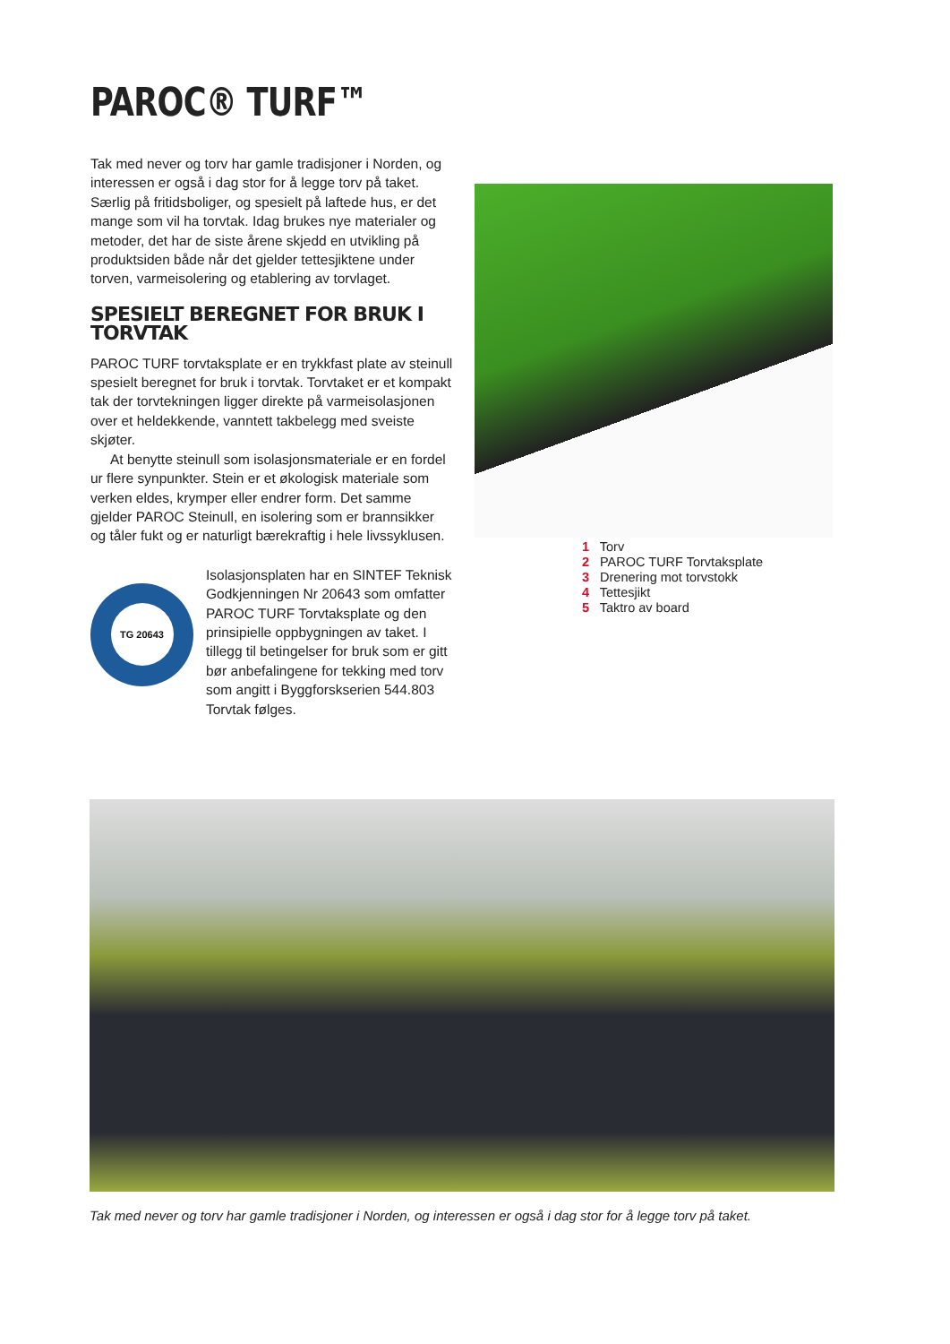PAROC® TURF™
Tak med never og torv har gamle tradisjoner i Norden, og interessen er også i dag stor for å legge torv på taket. Særlig på fritidsboliger, og spesielt på laftede hus, er det mange som vil ha torvtak. Idag brukes nye materialer og metoder, det har de siste årene skjedd en utvikling på produktsiden både når det gjelder tettes­jiktene under torven, varmeisolering og etablering av torvlaget.
SPESIELT BEREGNET FOR BRUK I TORVTAK
PAROC TURF torvtaksplate er en trykkfast plate av ste­inull spesielt beregnet for bruk i torvtak. Torvtaket er et kompakt tak der torvtekningen ligger direkte på varmeiso­lasjonen over et heldekkende, vanntett takbelegg med sveiste skjøter.
At benytte steinull som isolasjonsmateriale er en fordel ur flere synpunkter. Stein er et økologisk mate­riale som verken eldes, krymper eller endrer form. Det samme gjelder PAROC Steinull, en isolering som er brannsikker og tåler fukt og er naturligt bærekraftig i hele livssyklusen.
TG 20643
Isolasjonsplaten har en SINTEF Teknisk Godkjenningen Nr 20643 som omfatter PAROC TURF Torvtaksplate og den prinsipielle oppbygningen av ta­ket. I tillegg til betingelser for bruk som er gitt bør anbefalingene for tekking med torv som angitt i Byggforskserien 544.803 Torvtak følges.
1 Torv
2 PAROC TURF Torvtaksplate
3 Drenering mot torvstokk
4 Tettesjikt
5 Taktro av board
Tak med never og torv har gamle tradisjoner i Norden, og interessen er også i dag stor for å legge torv på taket.